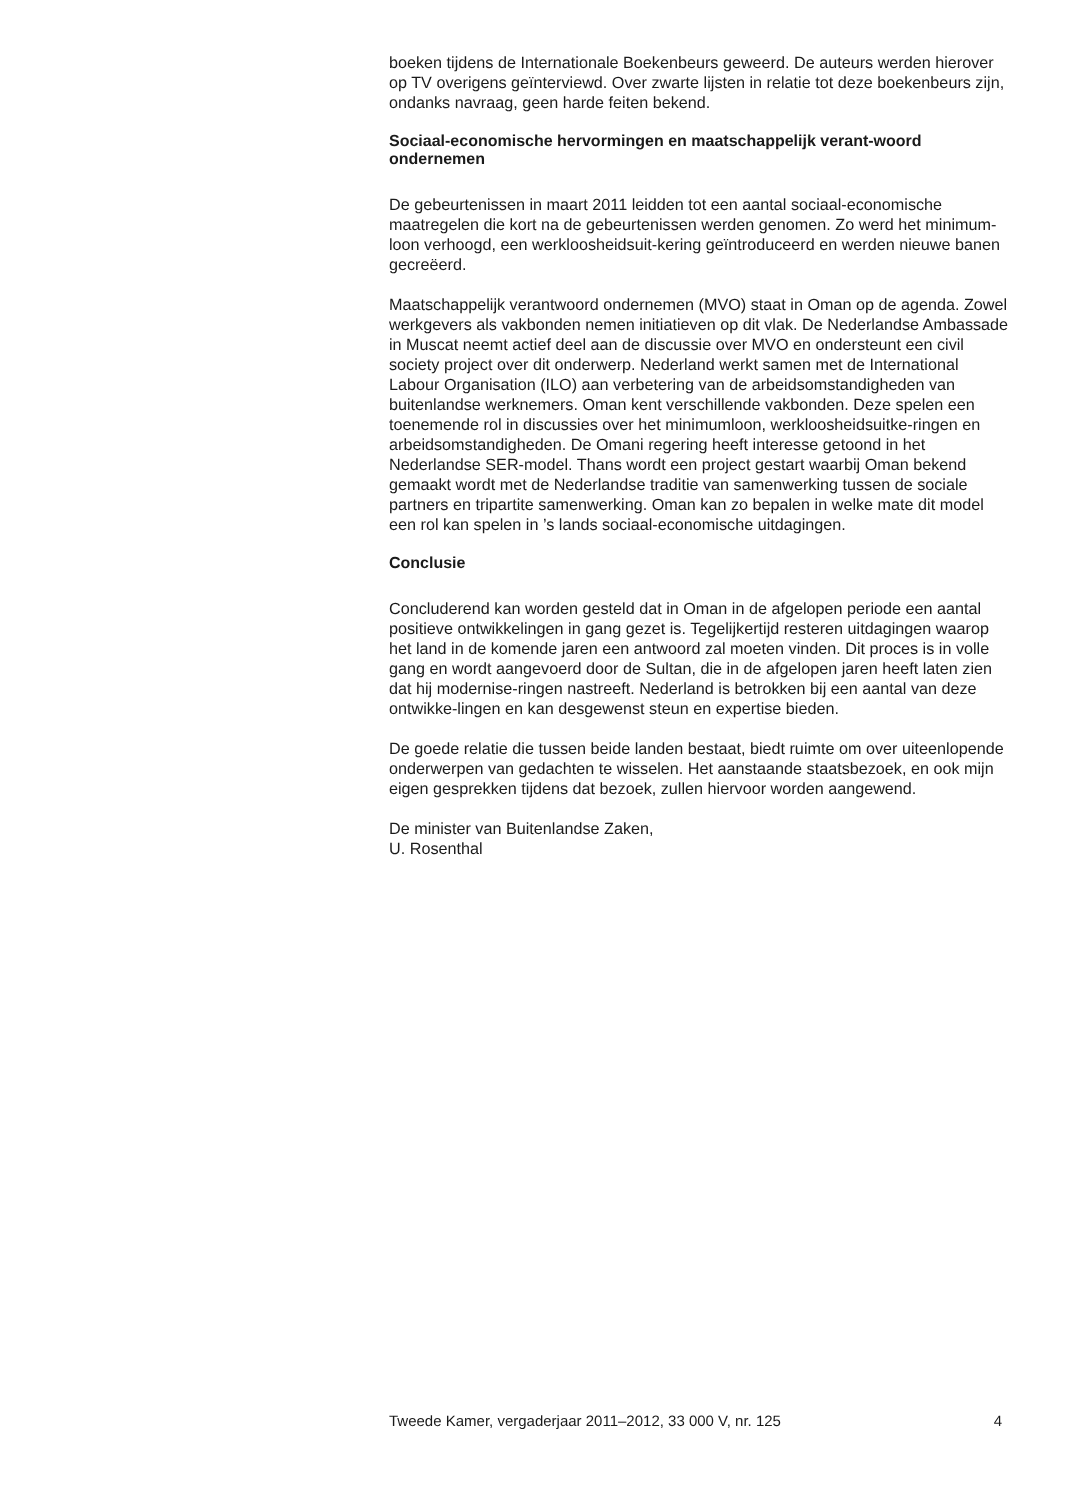boeken tijdens de Internationale Boekenbeurs geweerd. De auteurs werden hierover op TV overigens geïnterviewd. Over zwarte lijsten in relatie tot deze boekenbeurs zijn, ondanks navraag, geen harde feiten bekend.
Sociaal-economische hervormingen en maatschappelijk verant-woord ondernemen
De gebeurtenissen in maart 2011 leidden tot een aantal sociaal-economische maatregelen die kort na de gebeurtenissen werden genomen. Zo werd het minimum-loon verhoogd, een werkloosheidsuit-kering geïntroduceerd en werden nieuwe banen gecreëerd.
Maatschappelijk verantwoord ondernemen (MVO) staat in Oman op de agenda. Zowel werkgevers als vakbonden nemen initiatieven op dit vlak. De Nederlandse Ambassade in Muscat neemt actief deel aan de discussie over MVO en ondersteunt een civil society project over dit onderwerp. Nederland werkt samen met de International Labour Organisation (ILO) aan verbetering van de arbeidsomstandigheden van buitenlandse werknemers. Oman kent verschillende vakbonden. Deze spelen een toenemende rol in discussies over het minimumloon, werkloosheidsuitke-ringen en arbeidsomstandigheden. De Omani regering heeft interesse getoond in het Nederlandse SER-model. Thans wordt een project gestart waarbij Oman bekend gemaakt wordt met de Nederlandse traditie van samenwerking tussen de sociale partners en tripartite samenwerking. Oman kan zo bepalen in welke mate dit model een rol kan spelen in ’s lands sociaal-economische uitdagingen.
Conclusie
Concluderend kan worden gesteld dat in Oman in de afgelopen periode een aantal positieve ontwikkelingen in gang gezet is. Tegelijkertijd resteren uitdagingen waarop het land in de komende jaren een antwoord zal moeten vinden. Dit proces is in volle gang en wordt aangevoerd door de Sultan, die in de afgelopen jaren heeft laten zien dat hij modernise-ringen nastreeft. Nederland is betrokken bij een aantal van deze ontwikke-lingen en kan desgewenst steun en expertise bieden.
De goede relatie die tussen beide landen bestaat, biedt ruimte om over uiteenlopende onderwerpen van gedachten te wisselen. Het aanstaande staatsbezoek, en ook mijn eigen gesprekken tijdens dat bezoek, zullen hiervoor worden aangewend.
De minister van Buitenlandse Zaken,
U. Rosenthal
Tweede Kamer, vergaderjaar 2011–2012, 33 000 V, nr. 125 4